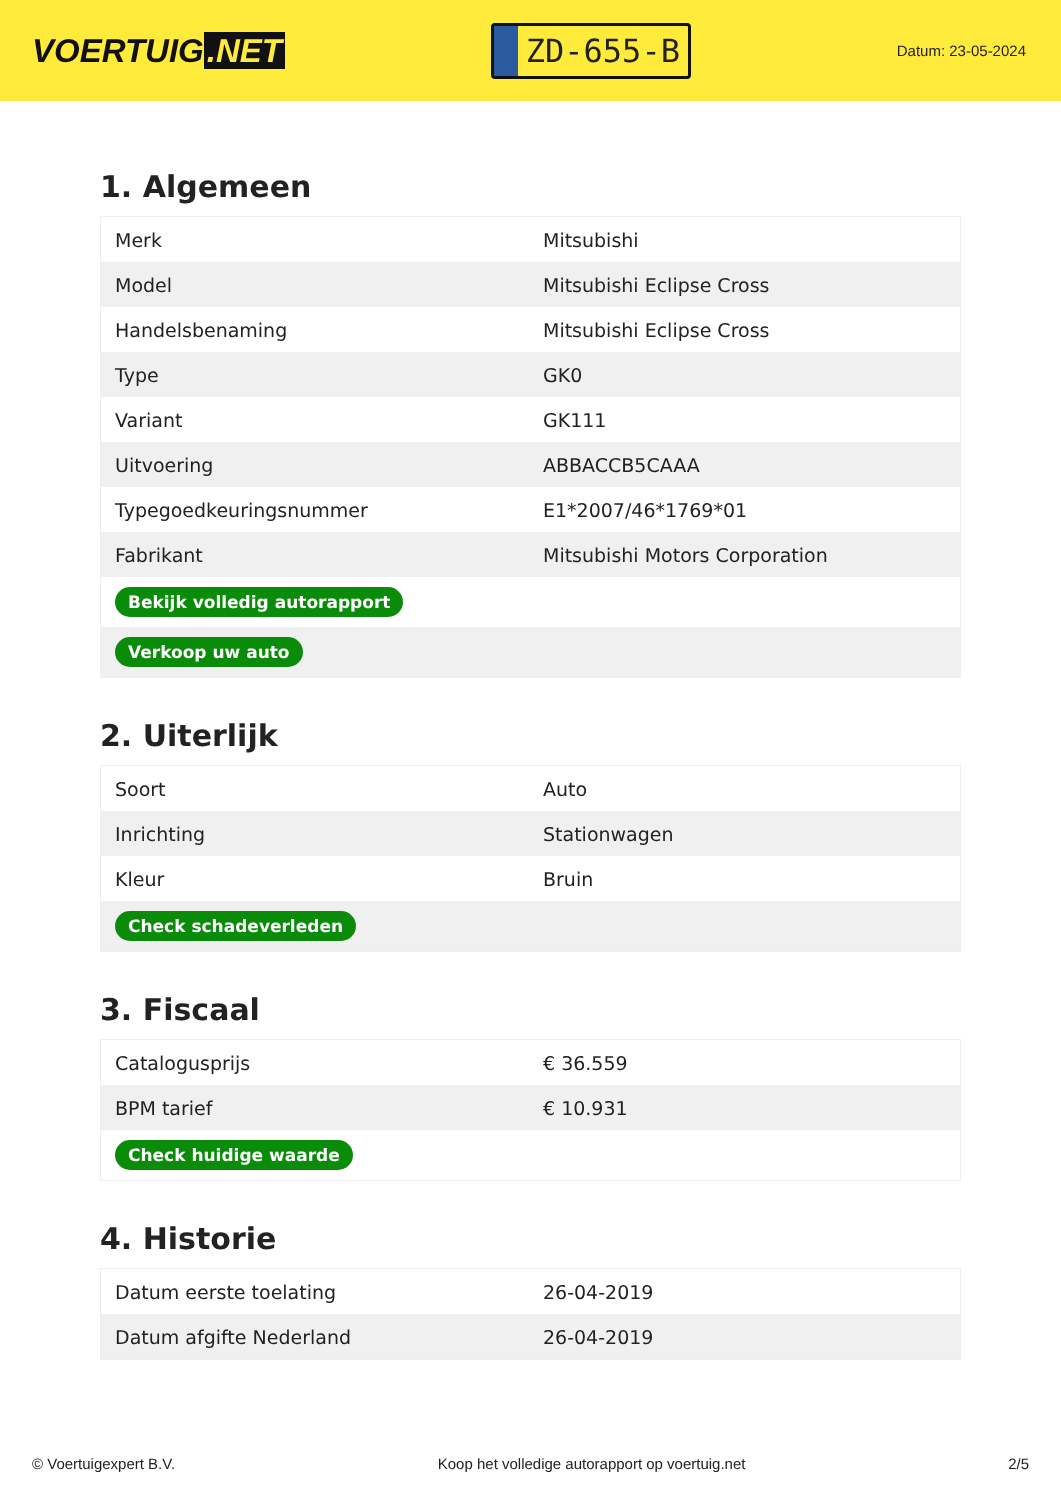VOERTUIG.NET
ZD-655-B
Datum: 23-05-2024
1. Algemeen
| Merk | Mitsubishi |
| Model | Mitsubishi Eclipse Cross |
| Handelsbenaming | Mitsubishi Eclipse Cross |
| Type | GK0 |
| Variant | GK111 |
| Uitvoering | ABBACCB5CAAA |
| Typegoedkeuringsnummer | E1*2007/46*1769*01 |
| Fabrikant | Mitsubishi Motors Corporation |
| Bekijk volledig autorapport | |
| Verkoop uw auto | |
2. Uiterlijk
| Soort | Auto |
| Inrichting | Stationwagen |
| Kleur | Bruin |
| Check schadeverleden | |
3. Fiscaal
| Catalogusprijs | € 36.559 |
| BPM tarief | € 10.931 |
| Check huidige waarde | |
4. Historie
| Datum eerste toelating | 26-04-2019 |
| Datum afgifte Nederland | 26-04-2019 |
© Voertuigexpert B.V. Koop het volledige autorapport op voertuig.net 2/5